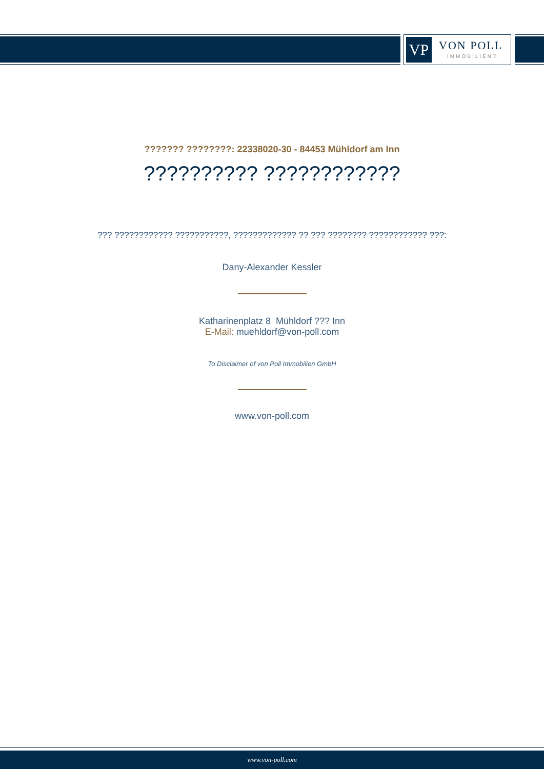VP VON POLL
IMMOBILIEN®
??????? ????????: 22338020-30 - 84453 Mühldorf am Inn
?????????? ????????????
??? ???????????? ???????????, ????????????? ?? ??? ???????? ???????????? ???:
Dany-Alexander Kessler
Katharinenplatz 8 Mühldorf ??? Inn
E-Mail: muehldorf@von-poll.com
To Disclaimer of von Poll Immobilien GmbH
www.von-poll.com
www.von-poll.com